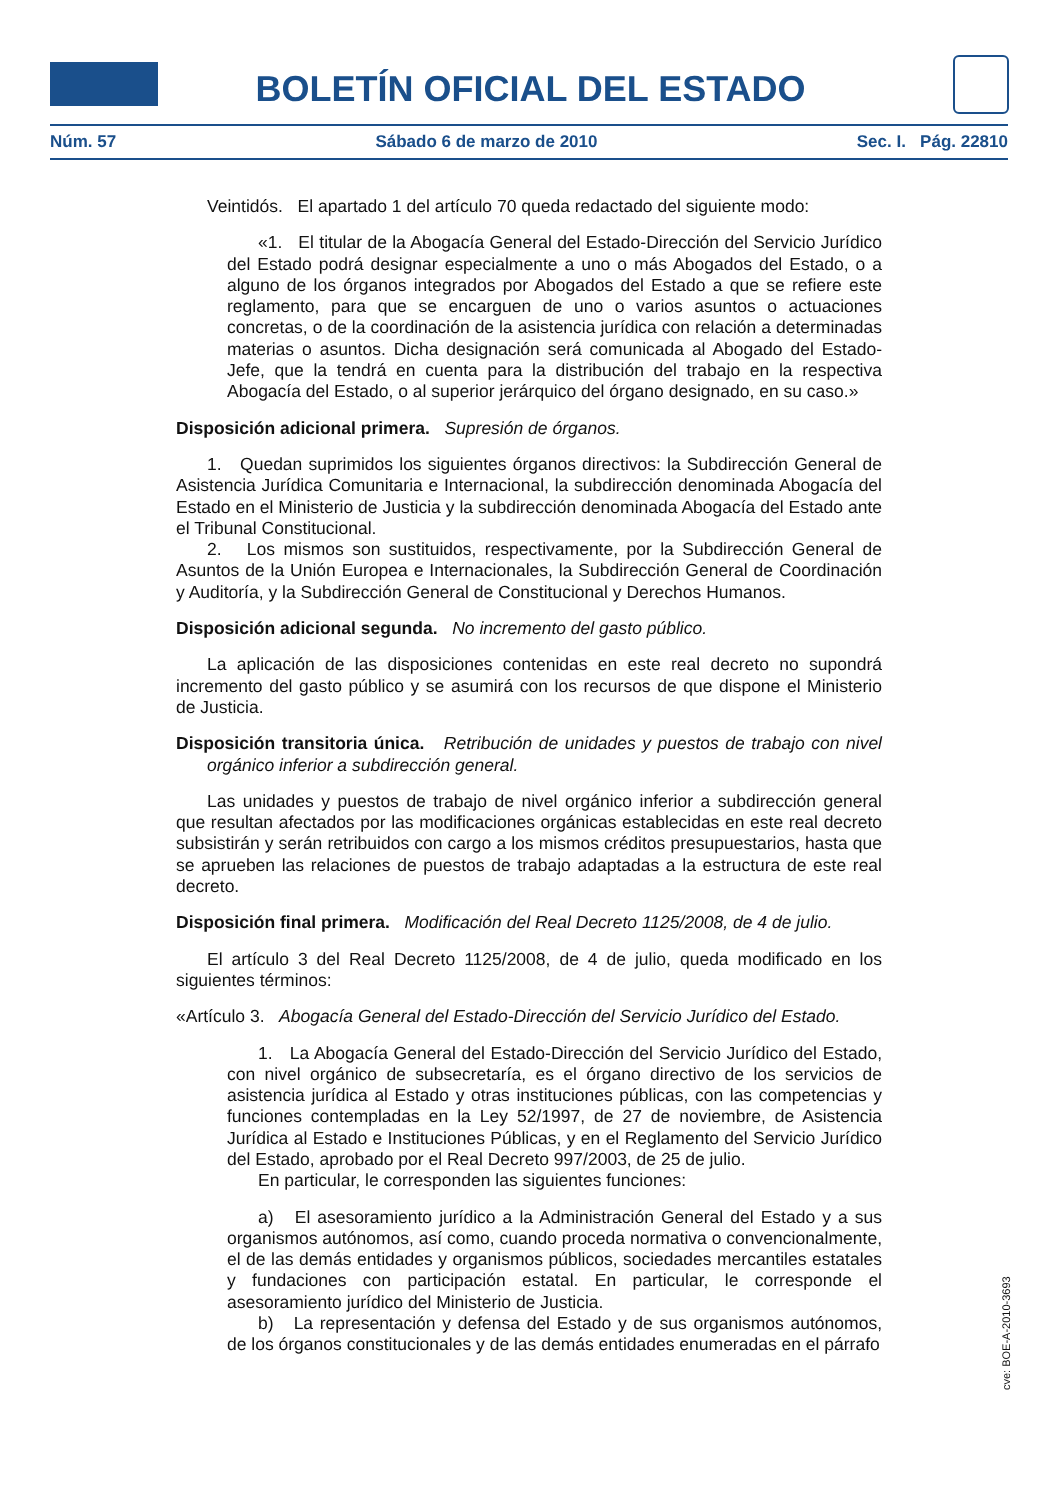BOLETÍN OFICIAL DEL ESTADO
Núm. 57 Sábado 6 de marzo de 2010 Sec. I. Pág. 22810
Veintidós. El apartado 1 del artículo 70 queda redactado del siguiente modo:
«1. El titular de la Abogacía General del Estado-Dirección del Servicio Jurídico del Estado podrá designar especialmente a uno o más Abogados del Estado, o a alguno de los órganos integrados por Abogados del Estado a que se refiere este reglamento, para que se encarguen de uno o varios asuntos o actuaciones concretas, o de la coordinación de la asistencia jurídica con relación a determinadas materias o asuntos. Dicha designación será comunicada al Abogado del Estado-Jefe, que la tendrá en cuenta para la distribución del trabajo en la respectiva Abogacía del Estado, o al superior jerárquico del órgano designado, en su caso.»
Disposición adicional primera. Supresión de órganos.
1. Quedan suprimidos los siguientes órganos directivos: la Subdirección General de Asistencia Jurídica Comunitaria e Internacional, la subdirección denominada Abogacía del Estado en el Ministerio de Justicia y la subdirección denominada Abogacía del Estado ante el Tribunal Constitucional.
2. Los mismos son sustituidos, respectivamente, por la Subdirección General de Asuntos de la Unión Europea e Internacionales, la Subdirección General de Coordinación y Auditoría, y la Subdirección General de Constitucional y Derechos Humanos.
Disposición adicional segunda. No incremento del gasto público.
La aplicación de las disposiciones contenidas en este real decreto no supondrá incremento del gasto público y se asumirá con los recursos de que dispone el Ministerio de Justicia.
Disposición transitoria única. Retribución de unidades y puestos de trabajo con nivel orgánico inferior a subdirección general.
Las unidades y puestos de trabajo de nivel orgánico inferior a subdirección general que resultan afectados por las modificaciones orgánicas establecidas en este real decreto subsistirán y serán retribuidos con cargo a los mismos créditos presupuestarios, hasta que se aprueben las relaciones de puestos de trabajo adaptadas a la estructura de este real decreto.
Disposición final primera. Modificación del Real Decreto 1125/2008, de 4 de julio.
El artículo 3 del Real Decreto 1125/2008, de 4 de julio, queda modificado en los siguientes términos:
«Artículo 3. Abogacía General del Estado-Dirección del Servicio Jurídico del Estado.
1. La Abogacía General del Estado-Dirección del Servicio Jurídico del Estado, con nivel orgánico de subsecretaría, es el órgano directivo de los servicios de asistencia jurídica al Estado y otras instituciones públicas, con las competencias y funciones contempladas en la Ley 52/1997, de 27 de noviembre, de Asistencia Jurídica al Estado e Instituciones Públicas, y en el Reglamento del Servicio Jurídico del Estado, aprobado por el Real Decreto 997/2003, de 25 de julio.
En particular, le corresponden las siguientes funciones:
a) El asesoramiento jurídico a la Administración General del Estado y a sus organismos autónomos, así como, cuando proceda normativa o convencionalmente, el de las demás entidades y organismos públicos, sociedades mercantiles estatales y fundaciones con participación estatal. En particular, le corresponde el asesoramiento jurídico del Ministerio de Justicia.
b) La representación y defensa del Estado y de sus organismos autónomos, de los órganos constitucionales y de las demás entidades enumeradas en el párrafo
cve: BOE-A-2010-3693